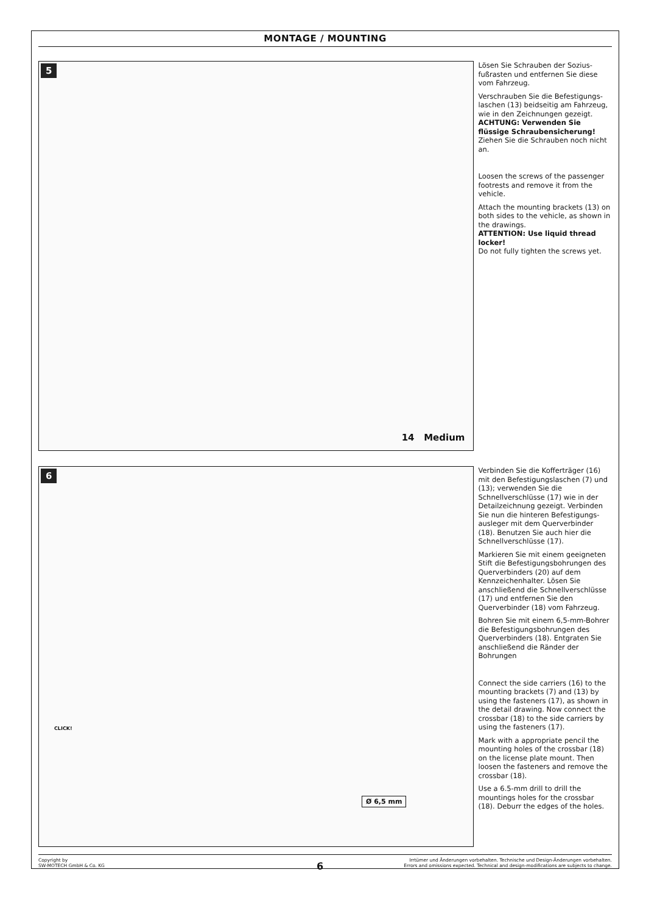MONTAGE / MOUNTING
5
14 Medium
Lösen Sie Schrauben der Sozius­fußrasten und entfernen Sie diese vom Fahrzeug.
Verschrauben Sie die Befestigungs­laschen (13) beidseitig am Fahrzeug, wie in den Zeichnungen gezeigt.
ACHTUNG: Verwenden Sie flüssige Schraubensicherung!
Ziehen Sie die Schrauben noch nicht an.
Loosen the screws of the passenger footrests and remove it from the vehicle.
Attach the mounting brackets (13) on both sides to the vehicle, as shown in the drawings.
ATTENTION: Use liquid thread locker!
Do not fully tighten the screws yet.
6
Ø 6,5 mm
CLICK!
Verbinden Sie die Kofferträger (16) mit den Befestigungslaschen (7) und (13); verwenden Sie die Schnellverschlüsse (17) wie in der Detailzeichnung gezeigt. Verbinden Sie nun die hinteren Befestigungs­ausleger mit dem Querverbinder (18). Benutzen Sie auch hier die Schnellverschlüsse (17).
Markieren Sie mit einem geeigneten Stift die Befestigungsbohrungen des Querverbinders (20) auf dem Kennzeichenhalter. Lösen Sie anschließend die Schnellverschlüs­se (17) und entfernen Sie den Querverbinder (18) vom Fahrzeug.
Bohren Sie mit einem 6,5-mm-Boh­rer die Befestigungsbohrungen des Querverbinders (18). Entgraten Sie anschließend die Ränder der Bohrungen
Connect the side carriers (16) to the mounting brackets (7) and (13) by using the fasteners (17), as shown in the detail drawing. Now connect the crossbar (18) to the side carriers by using the fasteners (17).
Mark with a appropriate pencil the mounting holes of the crossbar (18) on the license plate mount. Then loosen the fasteners and remove the crossbar (18).
Use a 6.5-mm drill to drill the mountings holes for the crossbar (18). Deburr the edges of the holes.
Copyright by
SW-MOTECH GmbH & Co. KG
Irrtümer und Änderungen vorbehalten. Technische und Design-Änderungen vorbehalten.
Errors and omissions expected. Technical and design-modifications are subjects to change.
6